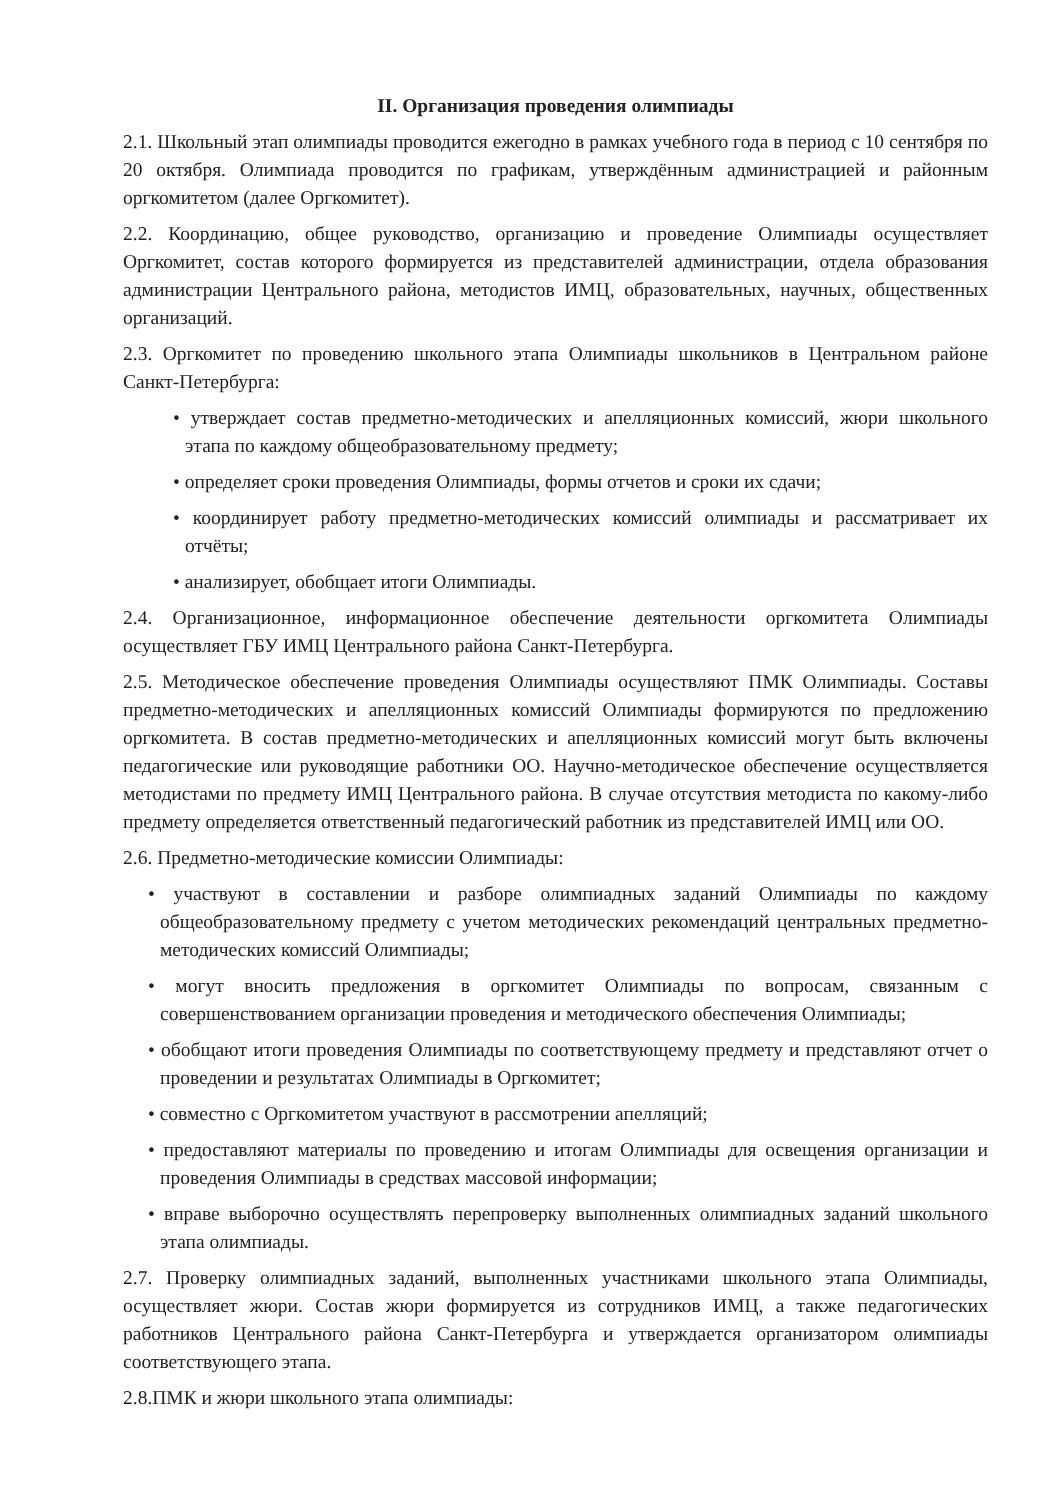II. Организация проведения олимпиады
2.1. Школьный этап олимпиады проводится ежегодно в рамках учебного года в период с 10 сентября по 20 октября. Олимпиада проводится по графикам, утверждённым администрацией и районным оргкомитетом (далее Оргкомитет).
2.2. Координацию, общее руководство, организацию и проведение Олимпиады осуществляет Оргкомитет, состав которого формируется из представителей администрации, отдела образования администрации Центрального района, методистов ИМЦ, образовательных, научных, общественных организаций.
2.3. Оргкомитет по проведению школьного этапа Олимпиады школьников в Центральном районе Санкт-Петербурга:
• утверждает состав предметно-методических и апелляционных комиссий, жюри школьного этапа по каждому общеобразовательному предмету;
• определяет сроки проведения Олимпиады, формы отчетов и сроки их сдачи;
• координирует работу предметно-методических комиссий олимпиады и рассматривает их отчёты;
• анализирует, обобщает итоги Олимпиады.
2.4. Организационное, информационное обеспечение деятельности оргкомитета Олимпиады осуществляет ГБУ ИМЦ Центрального района Санкт-Петербурга.
2.5. Методическое обеспечение проведения Олимпиады осуществляют ПМК Олимпиады. Составы предметно-методических и апелляционных комиссий Олимпиады формируются по предложению оргкомитета. В состав предметно-методических и апелляционных комиссий могут быть включены педагогические или руководящие работники ОО. Научно-методическое обеспечение осуществляется методистами по предмету ИМЦ Центрального района. В случае отсутствия методиста по какому-либо предмету определяется ответственный педагогический работник из представителей ИМЦ или ОО.
2.6. Предметно-методические комиссии Олимпиады:
• участвуют в составлении и разборе олимпиадных заданий Олимпиады по каждому общеобразовательному предмету с учетом методических рекомендаций центральных предметно-методических комиссий Олимпиады;
• могут вносить предложения в оргкомитет Олимпиады по вопросам, связанным с совершенствованием организации проведения и методического обеспечения Олимпиады;
• обобщают итоги проведения Олимпиады по соответствующему предмету и представляют отчет о проведении и результатах Олимпиады в Оргкомитет;
• совместно с Оргкомитетом участвуют в рассмотрении апелляций;
• предоставляют материалы по проведению и итогам Олимпиады для освещения организации и проведения Олимпиады в средствах массовой информации;
• вправе выборочно осуществлять перепроверку выполненных олимпиадных заданий школьного этапа олимпиады.
2.7. Проверку олимпиадных заданий, выполненных участниками школьного этапа Олимпиады, осуществляет жюри. Состав жюри формируется из сотрудников ИМЦ, а также педагогических работников Центрального района Санкт-Петербурга и утверждается организатором олимпиады соответствующего этапа.
2.8.ПМК и жюри школьного этапа олимпиады: